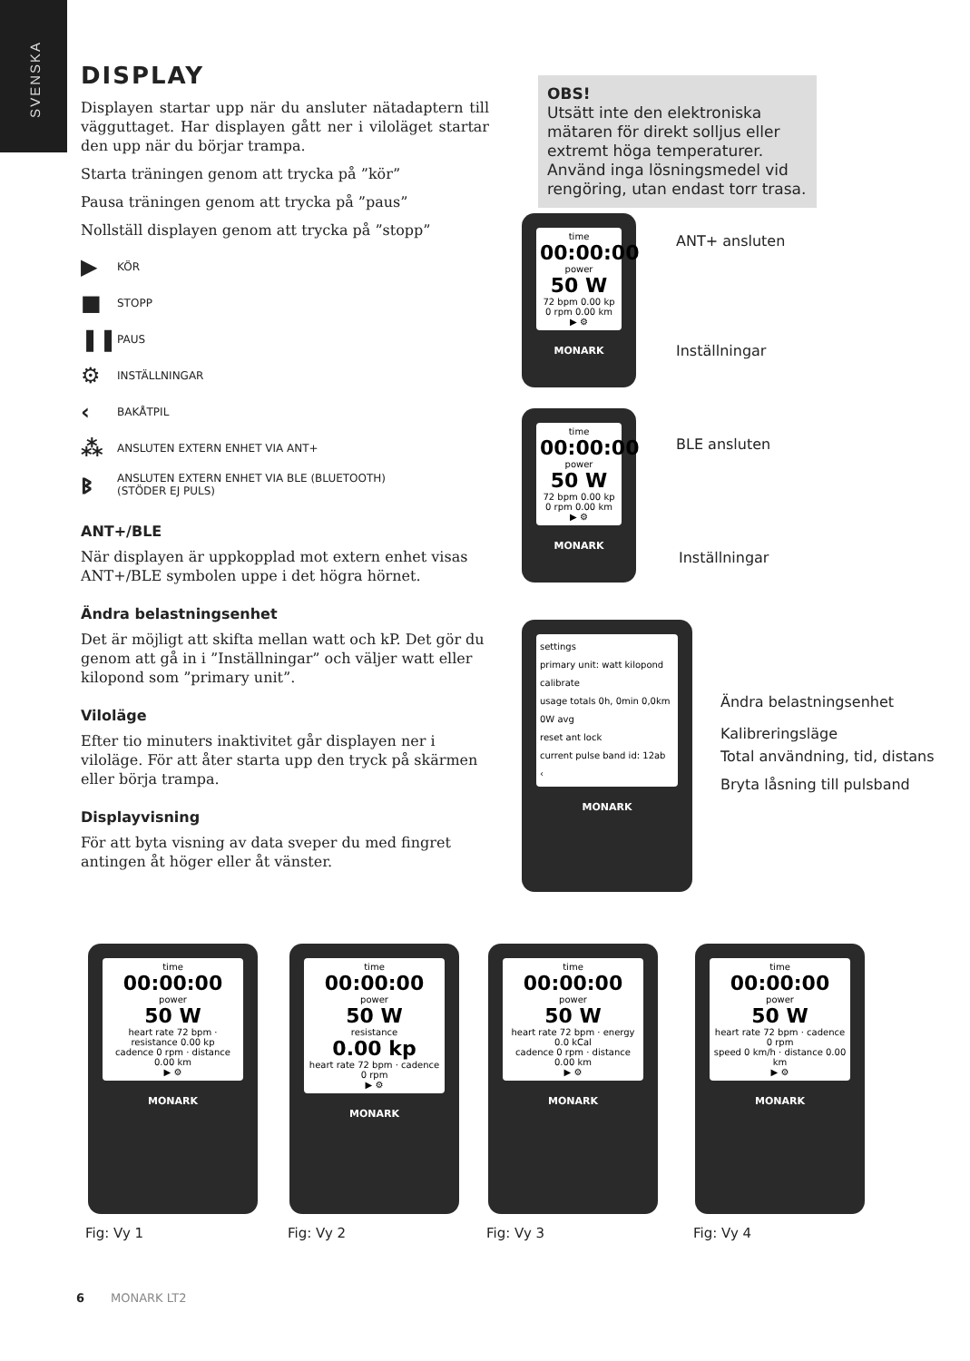SVENSKA
DISPLAY
Displayen startar upp när du ansluter nätadaptern till vägguttaget. Har displayen gått ner i viloläget startar den upp när du börjar trampa.
Starta träningen genom att trycka på ”kör”
Pausa träningen genom att trycka på ”paus”
Nollställ displayen genom att trycka på ”stopp”
▶ KÖR
■ STOPP
❚❚ PAUS
⚙ INSTÄLLNINGAR
‹ BAKÅTPIL
⁂ ANSLUTEN EXTERN ENHET VIA ANT+
ᛒ ANSLUTEN EXTERN ENHET VIA BLE (BLUETOOTH)
(STÖDER EJ PULS)
ANT+/BLE
När displayen är uppkopplad mot extern enhet visas ANT+/BLE symbolen uppe i det högra hörnet.
Ändra belastningsenhet
Det är möjligt att skifta mellan watt och kP. Det gör du genom att gå in i ”Inställningar” och väljer watt eller kilopond som ”primary unit”.
Viloläge
Efter tio minuters inaktivitet går displayen ner i viloläge. För att åter starta upp den tryck på skärmen eller börja trampa.
Displayvisning
För att byta visning av data sveper du med fingret antingen åt höger eller åt vänster.
OBS!
Utsätt inte den elektroniska mätaren för direkt solljus eller extremt höga temperaturer. Använd inga lösningsmedel vid rengöring, utan endast torr trasa.
time
00:00:00
power
50 W
72 bpm 0.00 kp
0 rpm 0.00 km
▶ ⚙
MONARK
ANT+ ansluten
Inställningar
time
00:00:00
power
50 W
72 bpm 0.00 kp
0 rpm 0.00 km
▶ ⚙
MONARK
BLE ansluten
Inställningar
settings
primary unit: watt kilopond
calibrate
usage totals 0h, 0min 0,0km 0W avg
reset ant lock
current pulse band id: 12ab
‹
MONARK
Ändra belastningsenhet
Kalibreringsläge
Total användning, tid, distans
Bryta låsning till pulsband
time
00:00:00
power
50 W
heart rate 72 bpm · resistance 0.00 kp
cadence 0 rpm · distance 0.00 km
▶ ⚙
MONARK
time
00:00:00
power
50 W
resistance
0.00 kp
heart rate 72 bpm · cadence 0 rpm
▶ ⚙
MONARK
time
00:00:00
power
50 W
heart rate 72 bpm · energy 0.0 kCal
cadence 0 rpm · distance 0.00 km
▶ ⚙
MONARK
time
00:00:00
power
50 W
heart rate 72 bpm · cadence 0 rpm
speed 0 km/h · distance 0.00 km
▶ ⚙
MONARK
Fig: Vy 1 Fig: Vy 2 Fig: Vy 3 Fig: Vy 4
6 MONARK LT2